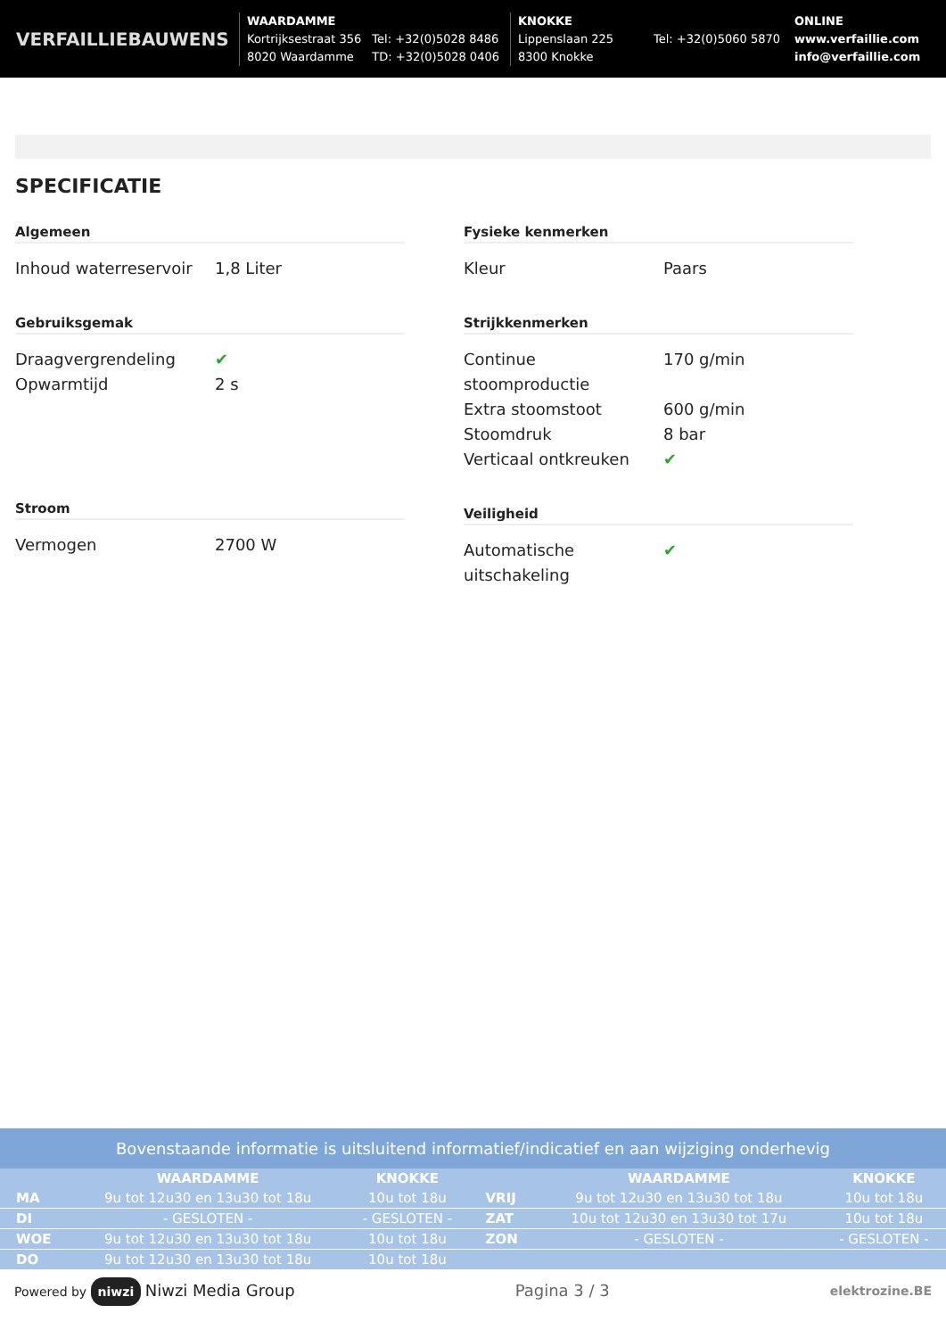VERFAILLIEBAUWENS
WAARDAMME
Kortrijksestraat 356
8020 Waardamme
Tel: +32(0)5028 8486
TD: +32(0)5028 0406
KNOKKE
Lippenslaan 225
8300 Knokke
Tel: +32(0)5060 5870
ONLINE
www.verfaillie.com
info@verfaillie.com
SPECIFICATIE
Algemeen
Inhoud waterreservoir 1,8 Liter
Gebruiksgemak
Draagvergrendeling ✔
Opwarmtijd 2 s
Stroom
Vermogen 2700 W
Fysieke kenmerken
Kleur Paars
Strijkkenmerken
Continue stoomproductie 170 g/min
Extra stoomstoot 600 g/min
Stoomdruk 8 bar
Verticaal ontkreuken ✔
Veiligheid
Automatische uitschakeling ✔
Bovenstaande informatie is uitsluitend informatief/indicatief en aan wijziging onderhevig
| | WAARDAMME | KNOKKE | | WAARDAMME | KNOKKE |
| --- | --- | --- | --- | --- | --- |
| MA | 9u tot 12u30 en 13u30 tot 18u | 10u tot 18u | VRIJ | 9u tot 12u30 en 13u30 tot 18u | 10u tot 18u |
| DI | - GESLOTEN - | - GESLOTEN - | ZAT | 10u tot 12u30 en 13u30 tot 17u | 10u tot 18u |
| WOE | 9u tot 12u30 en 13u30 tot 18u | 10u tot 18u | ZON | - GESLOTEN - | - GESLOTEN - |
| DO | 9u tot 12u30 en 13u30 tot 18u | 10u tot 18u | | | |
Powered by niwzi Niwzi Media Group Pagina 3 / 3 elektrozine.BE